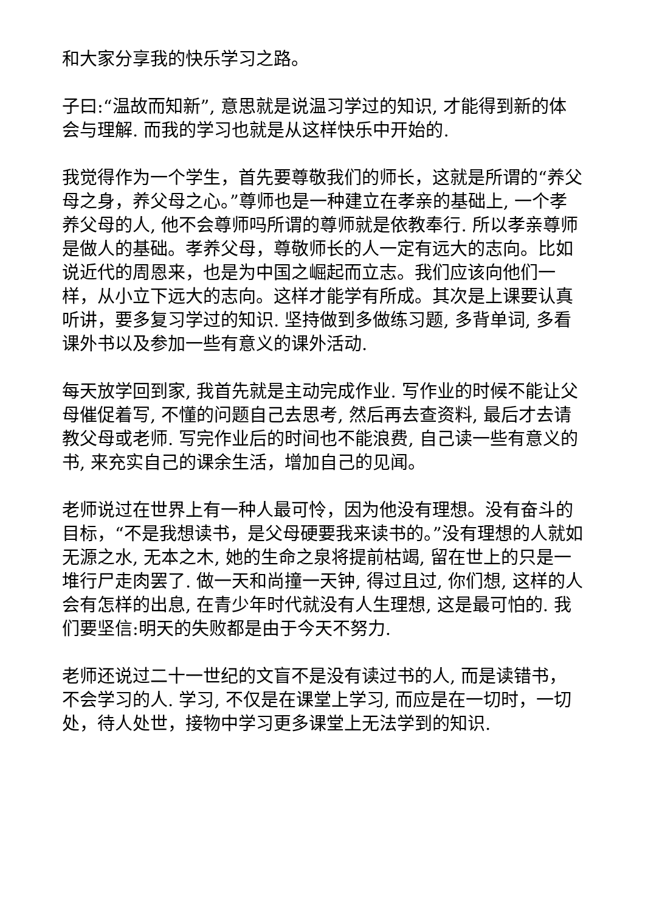和大家分享我的快乐学习之路。
子曰:“温故而知新”, 意思就是说温习学过的知识, 才能得到新的体会与理解. 而我的学习也就是从这样快乐中开始的.
我觉得作为一个学生，首先要尊敬我们的师长，这就是所谓的“养父母之身，养父母之心。”尊师也是一种建立在孝亲的基础上, 一个孝养父母的人, 他不会尊师吗所谓的尊师就是依教奉行. 所以孝亲尊师是做人的基础。孝养父母，尊敬师长的人一定有远大的志向。比如说近代的周恩来，也是为中国之崛起而立志。我们应该向他们一样，从小立下远大的志向。这样才能学有所成。其次是上课要认真听讲，要多复习学过的知识. 坚持做到多做练习题, 多背单词, 多看课外书以及参加一些有意义的课外活动.
每天放学回到家, 我首先就是主动完成作业. 写作业的时候不能让父母催促着写, 不懂的问题自己去思考, 然后再去查资料, 最后才去请教父母或老师. 写完作业后的时间也不能浪费, 自己读一些有意义的书, 来充实自己的课余生活，增加自己的见闻。
老师说过在世界上有一种人最可怜，因为他没有理想。没有奋斗的目标，“不是我想读书，是父母硬要我来读书的。”没有理想的人就如无源之水, 无本之木, 她的生命之泉将提前枯竭, 留在世上的只是一堆行尸走肉罢了. 做一天和尚撞一天钟, 得过且过, 你们想, 这样的人会有怎样的出息, 在青少年时代就没有人生理想, 这是最可怕的. 我们要坚信:明天的失败都是由于今天不努力.
老师还说过二十一世纪的文盲不是没有读过书的人, 而是读错书，不会学习的人. 学习, 不仅是在课堂上学习, 而应是在一切时，一切处，待人处世，接物中学习更多课堂上无法学到的知识.